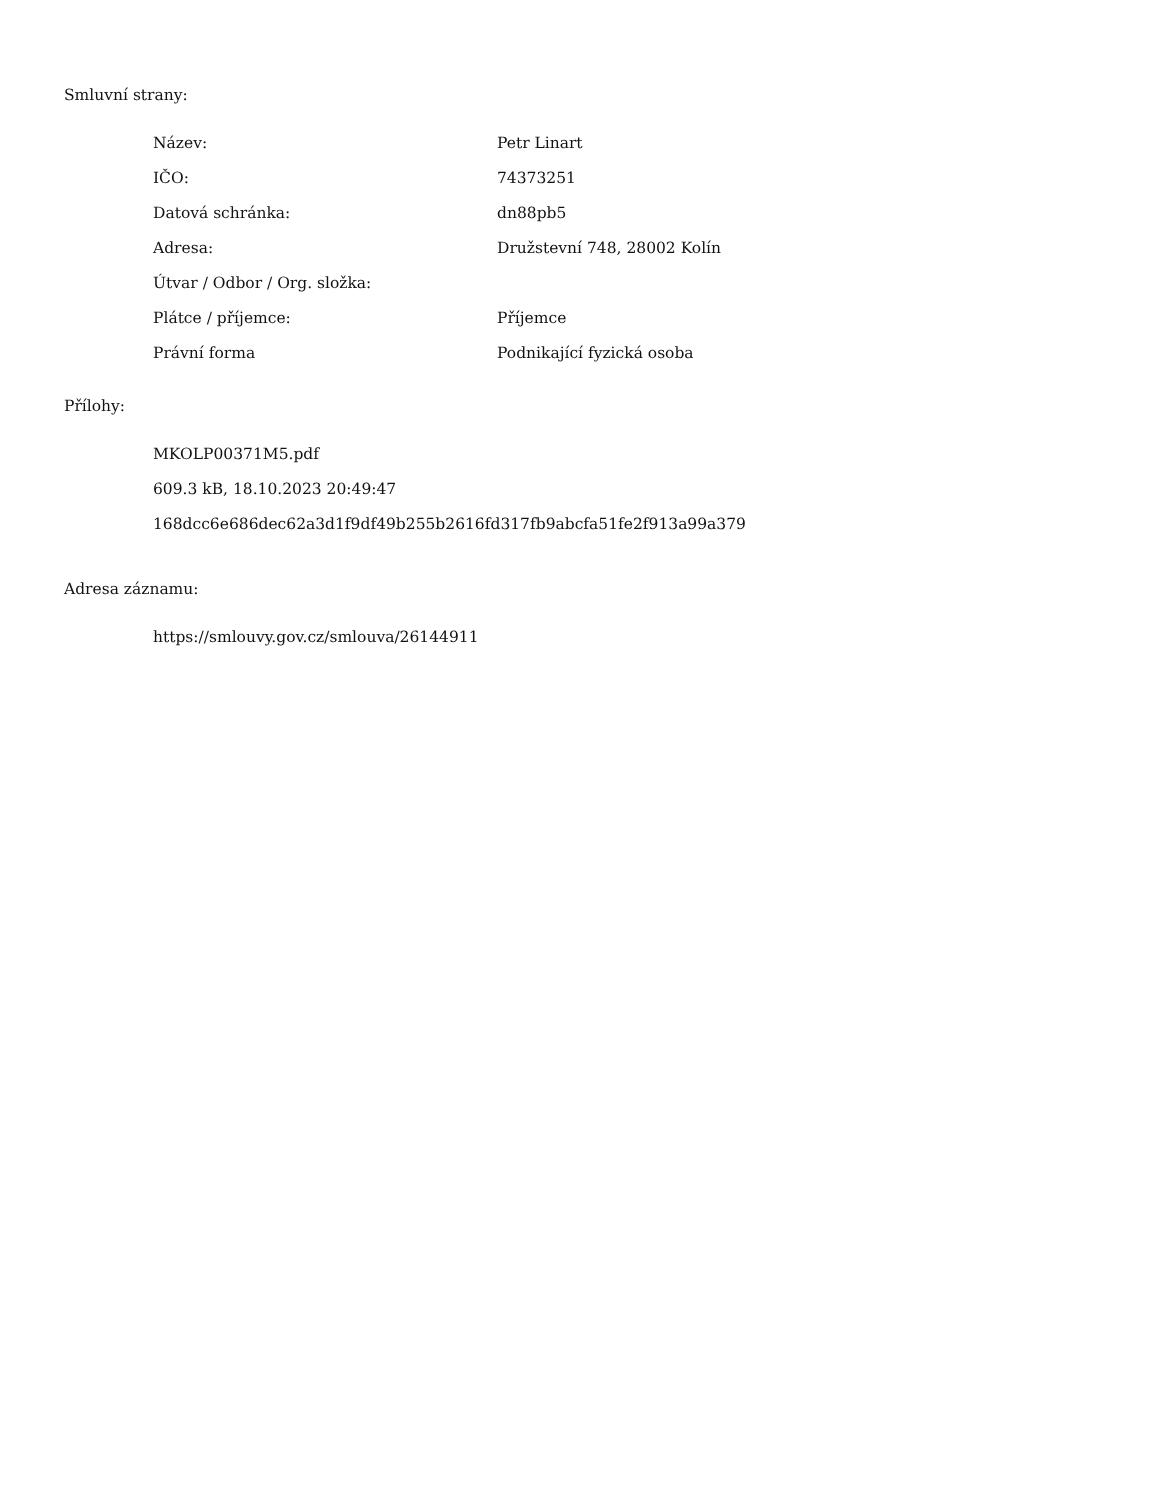Smluvní strany:
| Název: | Petr Linart |
| IČO: | 74373251 |
| Datová schránka: | dn88pb5 |
| Adresa: | Družstevní 748, 28002 Kolín |
| Útvar / Odbor / Org. složka: | |
| Plátce / příjemce: | Příjemce |
| Právní forma | Podnikající fyzická osoba |
Přílohy:
MKOLP00371M5.pdf
609.3 kB, 18.10.2023 20:49:47
168dcc6e686dec62a3d1f9df49b255b2616fd317fb9abcfa51fe2f913a99a379
Adresa záznamu:
https://smlouvy.gov.cz/smlouva/26144911